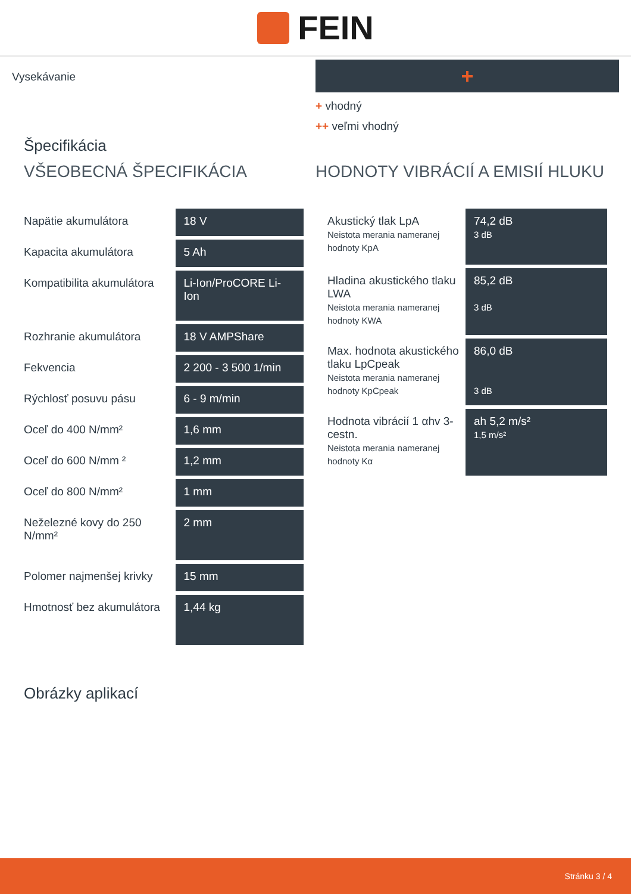FEIN
Vysekávanie
+
+ vhodný
++ veľmi vhodný
Špecifikácia
VŠEOBECNÁ ŠPECIFIKÁCIA
| Napätie akumulátora | 18 V |
| Kapacita akumulátora | 5 Ah |
| Kompatibilita akumulátora | Li-Ion/ProCORE Li-Ion |
| Rozhranie akumulátora | 18 V AMPShare |
| Fekvencia | 2 200 - 3 500 1/min |
| Rýchlosť posuvu pásu | 6 - 9 m/min |
| Oceľ do 400 N/mm² | 1,6 mm |
| Oceľ do 600 N/mm ² | 1,2 mm |
| Oceľ do 800 N/mm² | 1 mm |
| Neželezné kovy do 250 N/mm² | 2 mm |
| Polomer najmenšej krivky | 15 mm |
| Hmotnosť bez akumulátora | 1,44 kg |
Obrázky aplikací
HODNOTY VIBRÁCIÍ A EMISIÍ HLUKU
| Akustický tlak LpA Neistota merania nameranej hodnoty KpA | 74,2 dB 3 dB |
| Hladina akustického tlaku LWA Neistota merania nameranej hodnoty KWA | 85,2 dB 3 dB |
| Max. hodnota akustického tlaku LpCpeak Neistota merania nameranej hodnoty KpCpeak | 86,0 dB 3 dB |
| Hodnota vibrácií 1 αhv 3-cestn. Neistota merania nameranej hodnoty Kα | ah 5,2 m/s² 1,5 m/s² |
Stránku 3 / 4